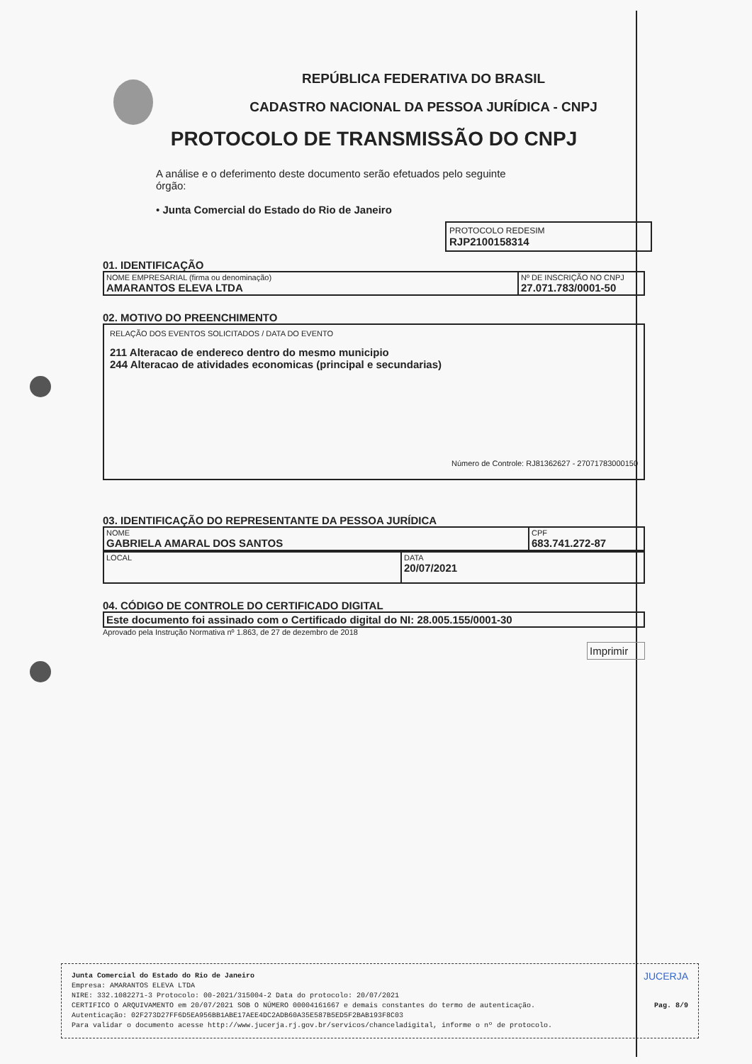REPÚBLICA FEDERATIVA DO BRASIL
CADASTRO NACIONAL DA PESSOA JURÍDICA - CNPJ
PROTOCOLO DE TRANSMISSÃO DO CNPJ
A análise e o deferimento deste documento serão efetuados pelo seguinte órgão:
• Junta Comercial do Estado do Rio de Janeiro
PROTOCOLO REDESIM
RJP2100158314
01. IDENTIFICAÇÃO
| NOME EMPRESARIAL (firma ou denominação) AMARANTOS ELEVA LTDA | Nº DE INSCRIÇÃO NO CNPJ 27.071.783/0001-50 |
02. MOTIVO DO PREENCHIMENTO
| RELAÇÃO DOS EVENTOS SOLICITADOS / DATA DO EVENTO 211 Alteracao de endereco dentro do mesmo municipio 244 Alteracao de atividades economicas (principal e secundarias) Número de Controle: RJ81362627 - 27071783000150 |
03. IDENTIFICAÇÃO DO REPRESENTANTE DA PESSOA JURÍDICA
| NOME GABRIELA AMARAL DOS SANTOS | CPF 683.741.272-87 |
| LOCAL | DATA 20/07/2021 |
04. CÓDIGO DE CONTROLE DO CERTIFICADO DIGITAL
| Este documento foi assinado com o Certificado digital do NI: 28.005.155/0001-30 |
Aprovado pela Instrução Normativa nº 1.863, de 27 de dezembro de 2018
Imprimir
Junta Comercial do Estado do Rio de Janeiro JUCERJA
Empresa: AMARANTOS ELEVA LTDA
NIRE: 332.1082271-3 Protocolo: 00-2021/315004-2 Data do protocolo: 20/07/2021
CERTIFICO O ARQUIVAMENTO em 20/07/2021 SOB O NÚMERO 00004161667 e demais constantes do termo de autenticação. Pag. 8/9
Autenticação: 02F273D27FF6D5EA956BB1ABE17AEE4DC2ADB60A35E587B5ED5F2BAB193F8C03
Para validar o documento acesse http://www.jucerja.rj.gov.br/servicos/chanceladigital, informe o nº de protocolo.